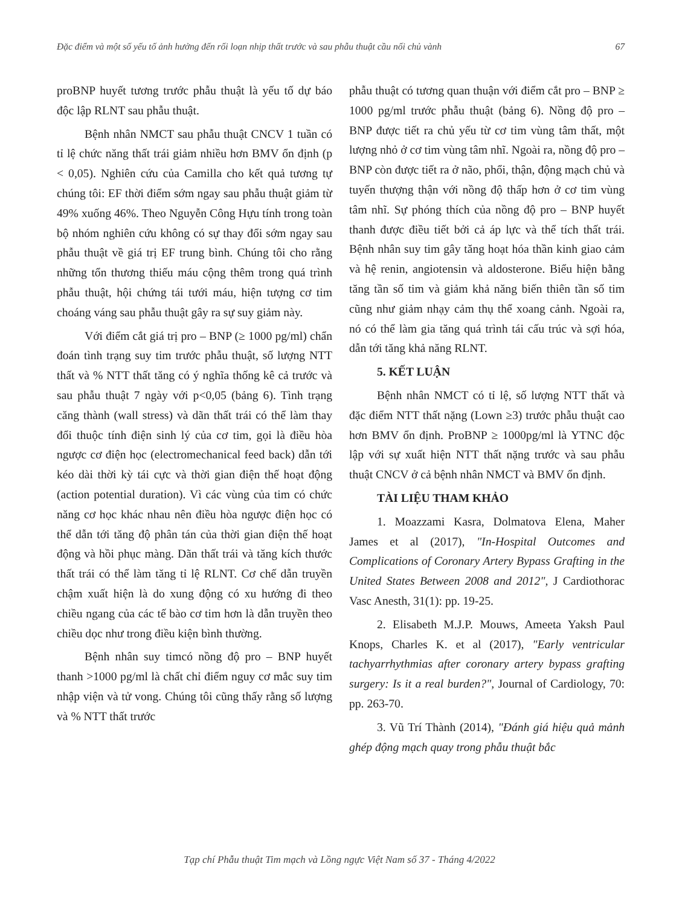Đặc điểm và một số yếu tố ảnh hưởng đến rối loạn nhịp thất trước và sau phẫu thuật cầu nối chủ vành 67
proBNP huyết tương trước phẫu thuật là yếu tố dự báo độc lập RLNT sau phẫu thuật.
Bệnh nhân NMCT sau phẫu thuật CNCV 1 tuần có tỉ lệ chức năng thất trái giảm nhiều hơn BMV ổn định (p < 0,05). Nghiên cứu của Camilla cho kết quả tương tự chúng tôi: EF thời điểm sớm ngay sau phẫu thuật giảm từ 49% xuống 46%. Theo Nguyễn Công Hựu tính trong toàn bộ nhóm nghiên cứu không có sự thay đổi sớm ngay sau phẫu thuật về giá trị EF trung bình. Chúng tôi cho rằng những tổn thương thiếu máu cộng thêm trong quá trình phẫu thuật, hội chứng tái tưới máu, hiện tượng cơ tim choáng váng sau phẫu thuật gây ra sự suy giảm này.
Với điểm cắt giá trị pro – BNP (≥ 1000 pg/ml) chẩn đoán tình trạng suy tim trước phẫu thuật, số lượng NTT thất và % NTT thất tăng có ý nghĩa thống kê cả trước và sau phẫu thuật 7 ngày với p<0,05 (bảng 6). Tình trạng căng thành (wall stress) và dãn thất trái có thể làm thay đổi thuộc tính điện sinh lý của cơ tim, gọi là điều hòa ngược cơ điện học (electromechanical feed back) dẫn tới kéo dài thời kỳ tái cực và thời gian điện thế hoạt động (action potential duration). Vì các vùng của tim có chức năng cơ học khác nhau nên điều hòa ngược điện học có thể dẫn tới tăng độ phân tán của thời gian điện thế hoạt động và hồi phục màng. Dãn thất trái và tăng kích thước thất trái có thể làm tăng tỉ lệ RLNT. Cơ chế dẫn truyền chậm xuất hiện là do xung động có xu hướng đi theo chiều ngang của các tế bào cơ tim hơn là dẫn truyền theo chiều dọc như trong điều kiện bình thường.
Bệnh nhân suy timcó nồng độ pro – BNP huyết thanh >1000 pg/ml là chất chỉ điểm nguy cơ mắc suy tim nhập viện và tử vong. Chúng tôi cũng thấy rằng số lượng và % NTT thất trước
phẫu thuật có tương quan thuận với điểm cắt pro – BNP ≥ 1000 pg/ml trước phẫu thuật (bảng 6). Nồng độ pro – BNP được tiết ra chủ yếu từ cơ tim vùng tâm thất, một lượng nhỏ ở cơ tim vùng tâm nhĩ. Ngoài ra, nồng độ pro – BNP còn được tiết ra ở não, phổi, thận, động mạch chủ và tuyến thượng thận với nồng độ thấp hơn ở cơ tim vùng tâm nhĩ. Sự phóng thích của nồng độ pro – BNP huyết thanh được điều tiết bởi cả áp lực và thể tích thất trái. Bệnh nhân suy tim gây tăng hoạt hóa thần kinh giao cảm và hệ renin, angiotensin và aldosterone. Biểu hiện bằng tăng tần số tim và giảm khả năng biến thiên tần số tim cũng như giảm nhạy cảm thụ thể xoang cảnh. Ngoài ra, nó có thể làm gia tăng quá trình tái cấu trúc và sợi hóa, dẫn tới tăng khả năng RLNT.
5. KẾT LUẬN
Bệnh nhân NMCT có tỉ lệ, số lượng NTT thất và đặc điểm NTT thất nặng (Lown ≥3) trước phẫu thuật cao hơn BMV ổn định. ProBNP ≥ 1000pg/ml là YTNC độc lập với sự xuất hiện NTT thất nặng trước và sau phẫu thuật CNCV ở cả bệnh nhân NMCT và BMV ổn định.
TÀI LIỆU THAM KHẢO
1. Moazzami Kasra, Dolmatova Elena, Maher James et al (2017), "In-Hospital Outcomes and Complications of Coronary Artery Bypass Grafting in the United States Between 2008 and 2012", J Cardiothorac Vasc Anesth, 31(1): pp. 19-25.
2. Elisabeth M.J.P. Mouws, Ameeta Yaksh Paul Knops, Charles K. et al (2017), "Early ventricular tachyarrhythmias after coronary artery bypass grafting surgery: Is it a real burden?", Journal of Cardiology, 70: pp. 263-70.
3. Vũ Trí Thành (2014), "Đánh giá hiệu quả mảnh ghép động mạch quay trong phẫu thuật bắc
Tạp chí Phẫu thuật Tim mạch và Lồng ngực Việt Nam số 37 - Tháng 4/2022